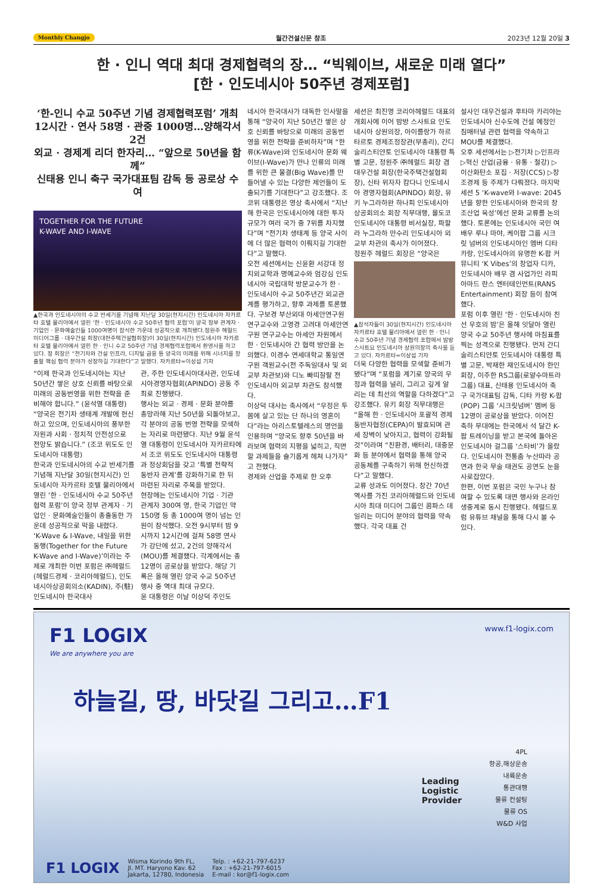Monthly Changjo 월간건설신문 창조 2023년 12월 20일 3
한 · 인니 역대 최대 경제협력의 장… “빅웨이브, 새로운 미래 열다”
[한 · 인도네시아 50주년 경제포럼]
‘한-인니 수교 50주년 기념 경제협력포럼’ 개최
12시간 · 연사 58명 · 관중 1000명…양해각서 2건
외교 · 경제계 리더 한자리… “앞으로 50년을 함께”
신태용 인니 축구 국가대표팀 감독 등 공로상 수여
TOGETHER FOR THE FUTURE
K-WAVE AND I-WAVE
▲한국과 인도네시아의 수교 반세기를 기념해 지난달 30일(현지시간) 인도네시아 자카르타 호텔 물리아에서 열린 ‘한 · 인도네시아 수교 50주년 협력 포럼’이 양국 정부 관계자 · 기업인 · 문화예술인들 1000여명이 참석한 가운데 성공적으로 개최됐다.정원주 헤럴드미디어그룹 · 대우건설 회장(대한주택건설협회장)이 30일(현지시간) 인도네시아 자카르타 호텔 물리아에서 열린 한 · 인니 수교 50주년 기념 경제협력포럼에서 환영사를 하고 있다. 정 회장은 “전기차와 건설 인프라, 디지털 금융 등 양국의 미래를 위해 시너지를 창출할 핵심 협력 분야가 성장하길 기대한다”고 말했다. 자카르타=이상섭 기자
“이제 한국과 인도네시아는 지난 50년간 쌓은 상호 신뢰를 바탕으로 미래의 공동번영을 위한 전략을 준비해야 합니다.” (윤석열 대통령)
“양국은 전기차 생태계 개발에 헌신하고 있으며, 인도네시아의 풍부한 자원과 사회 · 정치적 안전성으로 전망도 밝습니다.” (조코 위도도 인도네시아 대통령)
한국과 인도네시아의 수교 반세기를 기념해 지난달 30일(현지시간) 인도네시아 자카르타 호텔 물리아에서 열린 ‘한 · 인도네시아 수교 50주년 협력 포럼’이 양국 정부 관계자 · 기업인 · 문화예술인들이 총출동한 가운데 성공적으로 막을 내렸다.
‘K-Wave & I-Wave, 내일을 위한 동행(Together for the Future K-Wave and I-Wave)’이라는 주제로 개최한 이번 포럼은 ㈜헤럴드(헤럴드경제 · 코리아헤럴드), 인도네시아상공회의소(KADIN), 주(駐)인도네시아 한국대사
관, 주한 인도네시아대사관, 인도네시아경영자협회(APINDO) 공동 주최로 진행됐다.
행사는 외교 · 경제 · 문화 분야를 총망라해 지난 50년을 되돌아보고, 각 분야의 공동 번영 전략을 모색하는 자리로 마련됐다. 지난 9월 윤석열 대통령이 인도네시아 자카르타에서 조코 위도도 인도네시아 대통령과 정상회담을 갖고 ‘특별 전략적 동반자 관계’를 강화하기로 한 뒤 마련된 자리로 주목을 받았다.
현장에는 인도네시아 기업 · 기관 관계자 300여 명, 한국 기업인 약 150명 등 총 1000여 명이 넘는 인원이 참석했다. 오전 9시부터 밤 9시까지 12시간에 걸쳐 58명 연사가 강단에 섰고, 2건의 양해각서(MOU)를 체결했다. 각계에서는 총 12명이 공로상을 받았다. 해당 기록은 올해 열린 양국 수교 50주년 행사 중 역대 최대 규모다.
윤 대통령은 이날 이상덕 주인도
네시아 한국대사가 대독한 인사말을 통해 “양국이 지난 50년간 쌓은 상호 신뢰를 바탕으로 미래의 공동번영을 위한 전략을 준비하자”며 “한류(K-Wave)와 인도네시아 문화 웨이브(I-Wave)가 만나 인류의 미래를 위한 큰 물결(Big Wave)를 만들어낼 수 있는 다양한 제언들이 도출되기를 기대한다”고 강조했다. 조코위 대통령은 영상 축사에서 “지난해 한국은 인도네시아에 대한 투자 규모가 여러 국가 중 7위를 차지했다”며 “전기차 생태계 등 양국 사이에 더 많은 협력이 이뤄지길 기대한다”고 말했다.
오전 세션에서는 신윤환 서강대 정치외교학과 명예교수와 엄강심 인도네시아 국립대학 방문교수가 한 · 인도네시아 수교 50주년간 외교관계를 평가하고, 향후 과제를 토론했다. 구보경 부산외대 아세안연구원 연구교수와 고영경 고려대 아세안연구원 연구교수는 아세안 차원에서 한 · 인도네시아 간 협력 방안을 논의했다. 이경수 연세대학교 통일연구원 객원교수(전 주독일대사 및 외교부 차관보)와 디노 빠띠잘랄 전 인도네시아 외교부 차관도 참석했다.
이상덕 대사는 축사에서 “우정은 두 몸에 살고 있는 단 하나의 영혼이다”라는 아리스토텔레스의 명언을 인용하며 “양국도 향후 50년을 바라보며 협력의 지평을 넓히고, 직면할 과제들을 슬기롭게 헤쳐 나가자”고 전했다.
경제와 산업을 주제로 한 오후
세션은 최진영 코리아헤럴드 대표의 개회사에 이어 밤방 스사트요 인도네시아 상원의장, 아이를랑가 하르타르토 경제조정장관(부총리), 간디 술리스티얀토 인도네시아 대통령 특별 고문, 정원주 ㈜헤럴드 회장 겸 대우건설 회장(한국주택건설협회장), 신타 위자자 캄다니 인도네시아 경영자협회(APINDO) 회장, 유키 누그라하완 하나피 인도네시아 상공회의소 회장 직무대행, 몰도코 인도네시아 대통령 비서실장, 파할라 누그라하 만수리 인도네시아 외교부 차관의 축사가 이어졌다.
정원주 헤럴드 회장은 “양국은
▲참석자들이 30일(현지시간) 인도네시아 자카르타 호텔 물리아에서 열린 한 · 인니 수교 50주년 기념 경제협력 포럼에서 밤방 스사트요 인도네시아 상원의장의 축사를 듣고 있다. 자카르타=이상섭 기자
더욱 다양한 협력을 모색할 준비가 됐다”며 “포럼을 계기로 양국의 우정과 협력을 널리, 그리고 깊게 알리는 데 최선의 역할을 다하겠다”고 강조했다. 유키 회장 직무대행은 “올해 한 · 인도네시아 포괄적 경제동반자협정(CEPA)이 발효되며 관세 장벽이 낮아지고, 협력이 강화될 것”이라며 “친환경, 배터리, 대중문화 등 분야에서 협력을 통해 양국 공동체를 구축하기 위해 헌신하겠다”고 말했다.
교류 성과도 이어졌다. 창간 70년 역사를 가진 코리아헤럴드와 인도네시아 최대 미디어 그룹인 콤파스 데일리는 미디어 분야의 협력을 약속했다. 각국 대표 건
설사인 대우건설과 후타마 카리야는 인도네시아 신수도에 건설 예정인 침매터널 관련 협력을 약속하고 MOU를 체결했다.
오후 세션에서는 ▷전기차 ▷인프라 ▷혁신 산업(금융 · 유통 · 철강) ▷이산화탄소 포집 · 저장(CCS) ▷창조경제 등 주제가 다뤄졌다. 마지막 세션 5 ‘K-wave와 I-wave: 2045년을 향한 인도네시아와 한국의 창조산업 육성’에선 문화 교류를 논의했다. 토론에는 인도네시아 국민 여배우 루나 마야, 케이팝 그룹 시크릿 넘버의 인도네시아인 멤버 디타 카랑, 인도네시아의 유명한 K-팝 커뮤니티 ‘K Vibes’의 창업자 디카, 인도네시아 배우 겸 사업가인 라피 아마드 란스 엔터테인먼트(RANS Entertainment) 회장 등이 참여했다.
포럼 이후 열린 ‘한 · 인도네시아 친선 우호의 밤’은 올해 잇달아 열린 양국 수교 50주년 행사에 마침표를 찍는 성격으로 진행됐다. 먼저 간디 술리스티얀토 인도네시아 대통령 특별 고문, 박재한 재인도네시아 한인회장, 이주한 RS그룹(로얄수마트라그룹) 대표, 신태용 인도네시아 축구 국가대표팀 감독, 디타 카랑 K-팝(POP) 그룹 ‘시크릿넘버’ 멤버 등 12명이 공로상을 받았다. 이어진 축하 무대에는 한국에서 석 달간 K-팝 트레이닝을 받고 본국에 돌아온 인도네시아 걸그룹 ‘스타비’가 올랐다. 인도네시아 전통춤 누산따라 공연과 한국 무술 태권도 공연도 눈을 사로잡았다.
한편, 이번 포럼은 국민 누구나 참여할 수 있도록 대면 행사와 온라인 생중계로 동시 진행됐다. 헤럴드포럼 유튜브 채널을 통해 다시 볼 수 있다.
F1 LOGIX
We are anywhere you are
www.f1-logix.com
하늘길, 땅, 바닷길 그리고…F1
Leading
Logistic
Provider
4PL
항공,해상운송
내륙운송
통관대행
물류 컨설팅
물류 OS
W&D 사업
F1 LOGIX
Wisma Korindo 9th FL,
Jl. MT. Haryono Kav. 62
Jakarta, 12780, Indonesia
Telp. : +62-21-797-6237
Fax : +62-21-797-6015
E-mail : kor@f1-logix.com